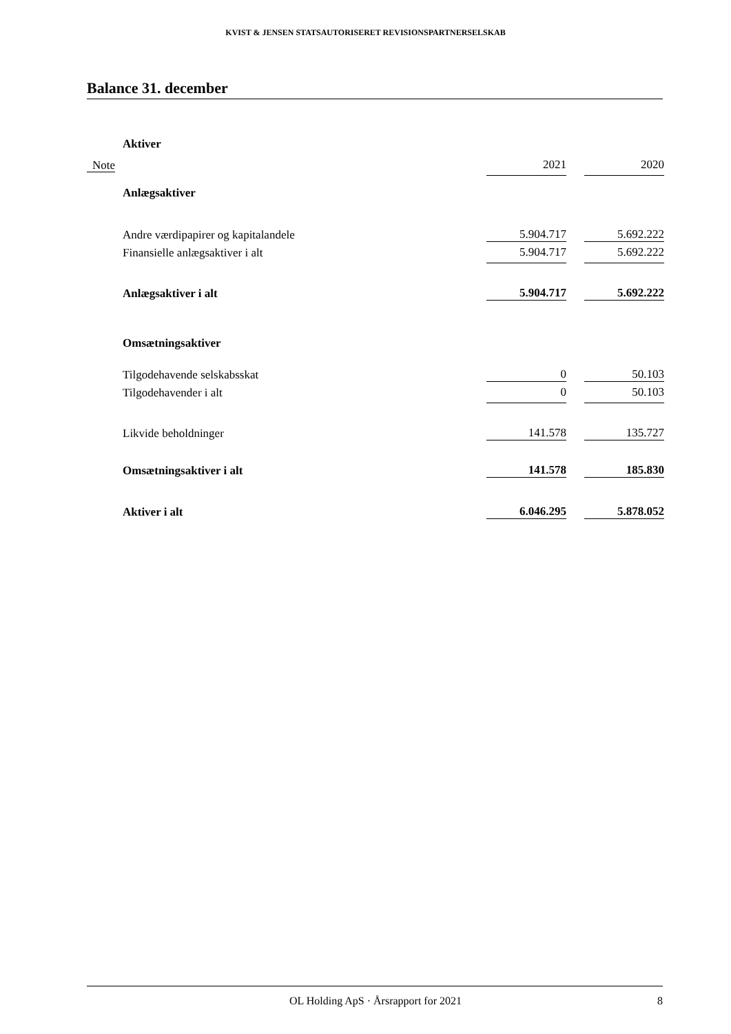KVIST & JENSEN STATSAUTORISERET REVISIONSPARTNERSELSKAB
Balance 31. december
| | Aktiver | | | |
| Note | | 2021 | | 2020 |
| | Anlægsaktiver | | | |
| | Andre værdipapirer og kapitalandele | 5.904.717 | | 5.692.222 |
| | Finansielle anlægsaktiver i alt | 5.904.717 | | 5.692.222 |
| | Anlægsaktiver i alt | 5.904.717 | | 5.692.222 |
| | Omsætningsaktiver | | | |
| | Tilgodehavende selskabsskat | 0 | | 50.103 |
| | Tilgodehavender i alt | 0 | | 50.103 |
| | Likvide beholdninger | 141.578 | | 135.727 |
| | Omsætningsaktiver i alt | 141.578 | | 185.830 |
| | Aktiver i alt | 6.046.295 | | 5.878.052 |
OL Holding ApS · Årsrapport for 2021 8